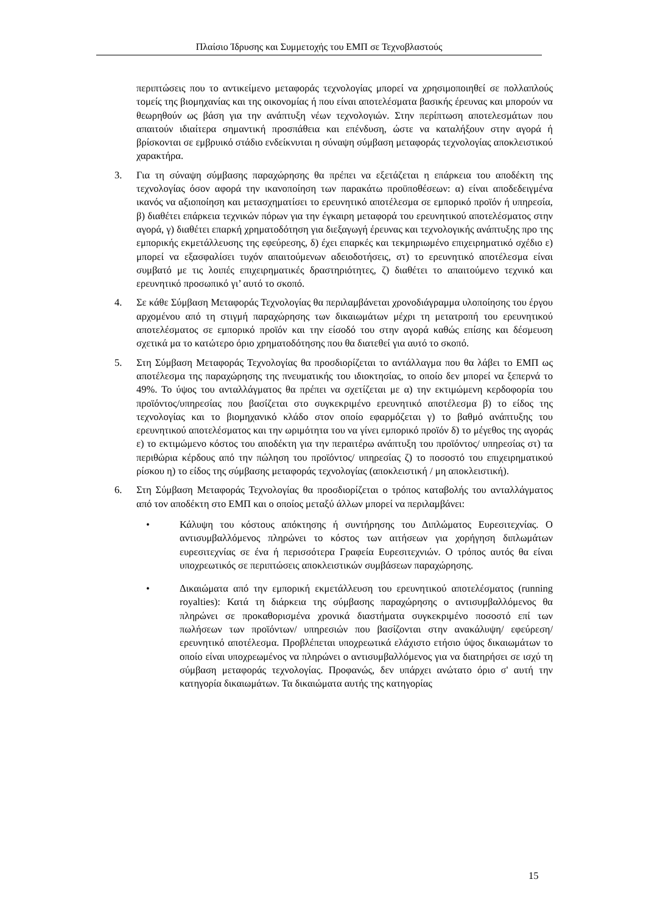Πλαίσιο Ίδρυσης και Συμμετοχής του ΕΜΠ σε Τεχνοβλαστούς
περιπτώσεις που το αντικείμενο μεταφοράς τεχνολογίας μπορεί να χρησιμοποιηθεί σε πολλαπλούς τομείς της βιομηχανίας και της οικονομίας ή που είναι αποτελέσματα βασικής έρευνας και μπορούν να θεωρηθούν ως βάση για την ανάπτυξη νέων τεχνολογιών. Στην περίπτωση αποτελεσμάτων που απαιτούν ιδιαίτερα σημαντική προσπάθεια και επένδυση, ώστε να καταλήξουν στην αγορά ή βρίσκονται σε εμβρυικό στάδιο ενδείκνυται η σύναψη σύμβαση μεταφοράς τεχνολογίας αποκλειστικού χαρακτήρα.
3. Για τη σύναψη σύμβασης παραχώρησης θα πρέπει να εξετάζεται η επάρκεια του αποδέκτη της τεχνολογίας όσον αφορά την ικανοποίηση των παρακάτω προϋποθέσεων: α) είναι αποδεδειγμένα ικανός να αξιοποίηση και μετασχηματίσει το ερευνητικό αποτέλεσμα σε εμπορικό προϊόν ή υπηρεσία, β) διαθέτει επάρκεια τεχνικών πόρων για την έγκαιρη μεταφορά του ερευνητικού αποτελέσματος στην αγορά, γ) διαθέτει επαρκή χρηματοδότηση για διεξαγωγή έρευνας και τεχνολογικής ανάπτυξης προ της εμπορικής εκμετάλλευσης της εφεύρεσης, δ) έχει επαρκές και τεκμηριωμένο επιχειρηματικό σχέδιο ε) μπορεί να εξασφαλίσει τυχόν απαιτούμενων αδειοδοτήσεις, στ) το ερευνητικό αποτέλεσμα είναι συμβατό με τις λοιπές επιχειρηματικές δραστηριότητες, ζ) διαθέτει το απαιτούμενο τεχνικό και ερευνητικό προσωπικό γι’ αυτό το σκοπό.
4. Σε κάθε Σύμβαση Μεταφοράς Τεχνολογίας θα περιλαμβάνεται χρονοδιάγραμμα υλοποίησης του έργου αρχομένου από τη στιγμή παραχώρησης των δικαιωμάτων μέχρι τη μετατροπή του ερευνητικού αποτελέσματος σε εμπορικό προϊόν και την είσοδό του στην αγορά καθώς επίσης και δέσμευση σχετικά μα το κατώτερο όριο χρηματοδότησης που θα διατεθεί για αυτό το σκοπό.
5. Στη Σύμβαση Μεταφοράς Τεχνολογίας θα προσδιορίζεται το αντάλλαγμα που θα λάβει το ΕΜΠ ως αποτέλεσμα της παραχώρησης της πνευματικής του ιδιοκτησίας, το οποίο δεν μπορεί να ξεπερνά το 49%. Το ύψος του ανταλλάγματος θα πρέπει να σχετίζεται με α) την εκτιμώμενη κερδοφορία του προϊόντος/υπηρεσίας που βασίζεται στο συγκεκριμένο ερευνητικό αποτέλεσμα β) το είδος της τεχνολογίας και το βιομηχανικό κλάδο στον οποίο εφαρμόζεται γ) το βαθμό ανάπτυξης του ερευνητικού αποτελέσματος και την ωριμότητα του να γίνει εμπορικό προϊόν δ) το μέγεθος της αγοράς ε) το εκτιμώμενο κόστος του αποδέκτη για την περαιτέρω ανάπτυξη του προϊόντος/ υπηρεσίας στ) τα περιθώρια κέρδους από την πώληση του προϊόντος/ υπηρεσίας ζ) το ποσοστό του επιχειρηματικού ρίσκου η) το είδος της σύμβασης μεταφοράς τεχνολογίας (αποκλειστική / μη αποκλειστική).
6. Στη Σύμβαση Μεταφοράς Τεχνολογίας θα προσδιορίζεται ο τρόπος καταβολής του ανταλλάγματος από τον αποδέκτη στο ΕΜΠ και ο οποίος μεταξύ άλλων μπορεί να περιλαμβάνει:
• Κάλυψη του κόστους απόκτησης ή συντήρησης του Διπλώματος Ευρεσιτεχνίας. Ο αντισυμβαλλόμενος πληρώνει το κόστος των αιτήσεων για χορήγηση διπλωμάτων ευρεσιτεχνίας σε ένα ή περισσότερα Γραφεία Ευρεσιτεχνιών. Ο τρόπος αυτός θα είναι υποχρεωτικός σε περιπτώσεις αποκλειστικών συμβάσεων παραχώρησης.
• Δικαιώματα από την εμπορική εκμετάλλευση του ερευνητικού αποτελέσματος (running royalties): Κατά τη διάρκεια της σύμβασης παραχώρησης ο αντισυμβαλλόμενος θα πληρώνει σε προκαθορισμένα χρονικά διαστήματα συγκεκριμένο ποσοστό επί των πωλήσεων των προϊόντων/ υπηρεσιών που βασίζονται στην ανακάλυψη/ εφεύρεση/ ερευνητικό αποτέλεσμα. Προβλέπεται υποχρεωτικά ελάχιστο ετήσιο ύψος δικαιωμάτων το οποίο είναι υποχρεωμένος να πληρώνει ο αντισυμβαλλόμενος για να διατηρήσει σε ισχύ τη σύμβαση μεταφοράς τεχνολογίας. Προφανώς, δεν υπάρχει ανώτατο όριο σ' αυτή την κατηγορία δικαιωμάτων. Τα δικαιώματα αυτής της κατηγορίας
15